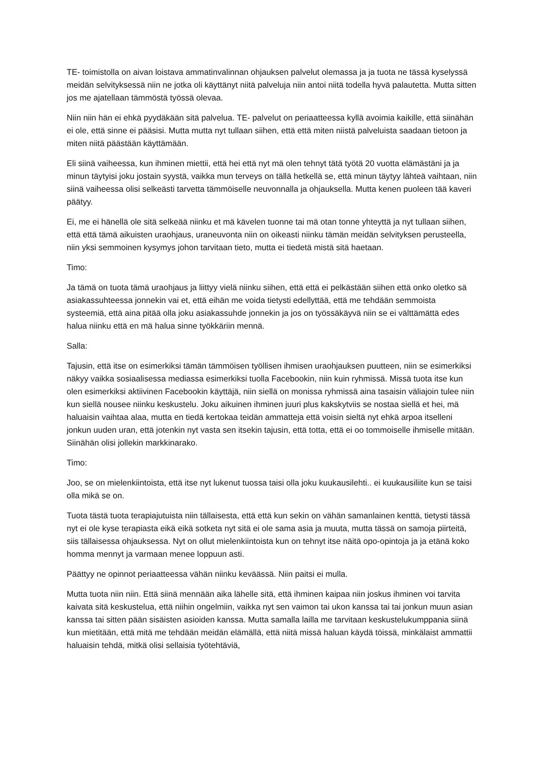TE- toimistolla on aivan loistava ammatinvalinnan ohjauksen palvelut olemassa ja ja tuota ne tässä kyselyssä meidän selvityksessä niin ne jotka oli käyttänyt niitä palveluja niin antoi niitä todella hyvä palautetta. Mutta sitten jos me ajatellaan tämmöstä työssä olevaa.
Niin niin hän ei ehkä pyydäkään sitä palvelua. TE- palvelut on periaatteessa kyllä avoimia kaikille, että siinähän ei ole, että sinne ei pääsisi. Mutta mutta nyt tullaan siihen, että että miten niistä palveluista saadaan tietoon ja miten niitä päästään käyttämään.
Eli siinä vaiheessa, kun ihminen miettii, että hei että nyt mä olen tehnyt tätä työtä 20 vuotta elämästäni ja ja minun täytyisi joku jostain syystä, vaikka mun terveys on tällä hetkellä se, että minun täytyy lähteä vaihtaan, niin siinä vaiheessa olisi selkeästi tarvetta tämmöiselle neuvonnalla ja ohjauksella. Mutta kenen puoleen tää kaveri päätyy.
Ei, me ei hänellä ole sitä selkeää niinku et mä kävelen tuonne tai mä otan tonne yhteyttä ja nyt tullaan siihen, että että tämä aikuisten uraohjaus, uraneuvonta niin on oikeasti niinku tämän meidän selvityksen perusteella, niin yksi semmoinen kysymys johon tarvitaan tieto, mutta ei tiedetä mistä sitä haetaan.
Timo:
Ja tämä on tuota tämä uraohjaus ja liittyy vielä niinku siihen, että että ei pelkästään siihen että onko oletko sä asiakassuhteessa jonnekin vai et, että eihän me voida tietysti edellyttää, että me tehdään semmoista systeemiä, että aina pitää olla joku asiakassuhde jonnekin ja jos on työssäkäyvä niin se ei välttämättä edes halua niinku että en mä halua sinne työkkäriin mennä.
Salla:
Tajusin, että itse on esimerkiksi tämän tämmöisen työllisen ihmisen uraohjauksen puutteen, niin se esimerkiksi näkyy vaikka sosiaalisessa mediassa esimerkiksi tuolla Facebookin, niin kuin ryhmissä. Missä tuota itse kun olen esimerkiksi aktiivinen Facebookin käyttäjä, niin siellä on monissa ryhmissä aina tasaisin väliajoin tulee niin kun siellä nousee niinku keskustelu. Joku aikuinen ihminen juuri plus kakskytviis se nostaa siellä et hei, mä haluaisin vaihtaa alaa, mutta en tiedä kertokaa teidän ammatteja että voisin sieltä nyt ehkä arpoa itselleni jonkun uuden uran, että jotenkin nyt vasta sen itsekin tajusin, että totta, että ei oo tommoiselle ihmiselle mitään. Siinähän olisi jollekin markkinarako.
Timo:
Joo, se on mielenkiintoista, että itse nyt lukenut tuossa taisi olla joku kuukausilehti.. ei kuukausiliite kun se taisi olla mikä se on.
Tuota tästä tuota terapiajutuista niin tällaisesta, että että kun sekin on vähän samanlainen kenttä, tietysti tässä nyt ei ole kyse terapiasta eikä eikä sotketa nyt sitä ei ole sama asia ja muuta, mutta tässä on samoja piirteitä, siis tällaisessa ohjauksessa. Nyt on ollut mielenkiintoista kun on tehnyt itse näitä opo-opintoja ja ja etänä koko homma mennyt ja varmaan menee loppuun asti.
Päättyy ne opinnot periaatteessa vähän niinku keväässä. Niin paitsi ei mulla.
Mutta tuota niin niin. Että siinä mennään aika lähelle sitä, että ihminen kaipaa niin joskus ihminen voi tarvita kaivata sitä keskustelua, että niihin ongelmiin, vaikka nyt sen vaimon tai ukon kanssa tai tai jonkun muun asian kanssa tai sitten pään sisäisten asioiden kanssa. Mutta samalla lailla me tarvitaan keskustelukumppania siinä kun mietitään, että mitä me tehdään meidän elämällä, että niitä missä haluan käydä töissä, minkälaist ammattii haluaisin tehdä, mitkä olisi sellaisia työtehtäviä,